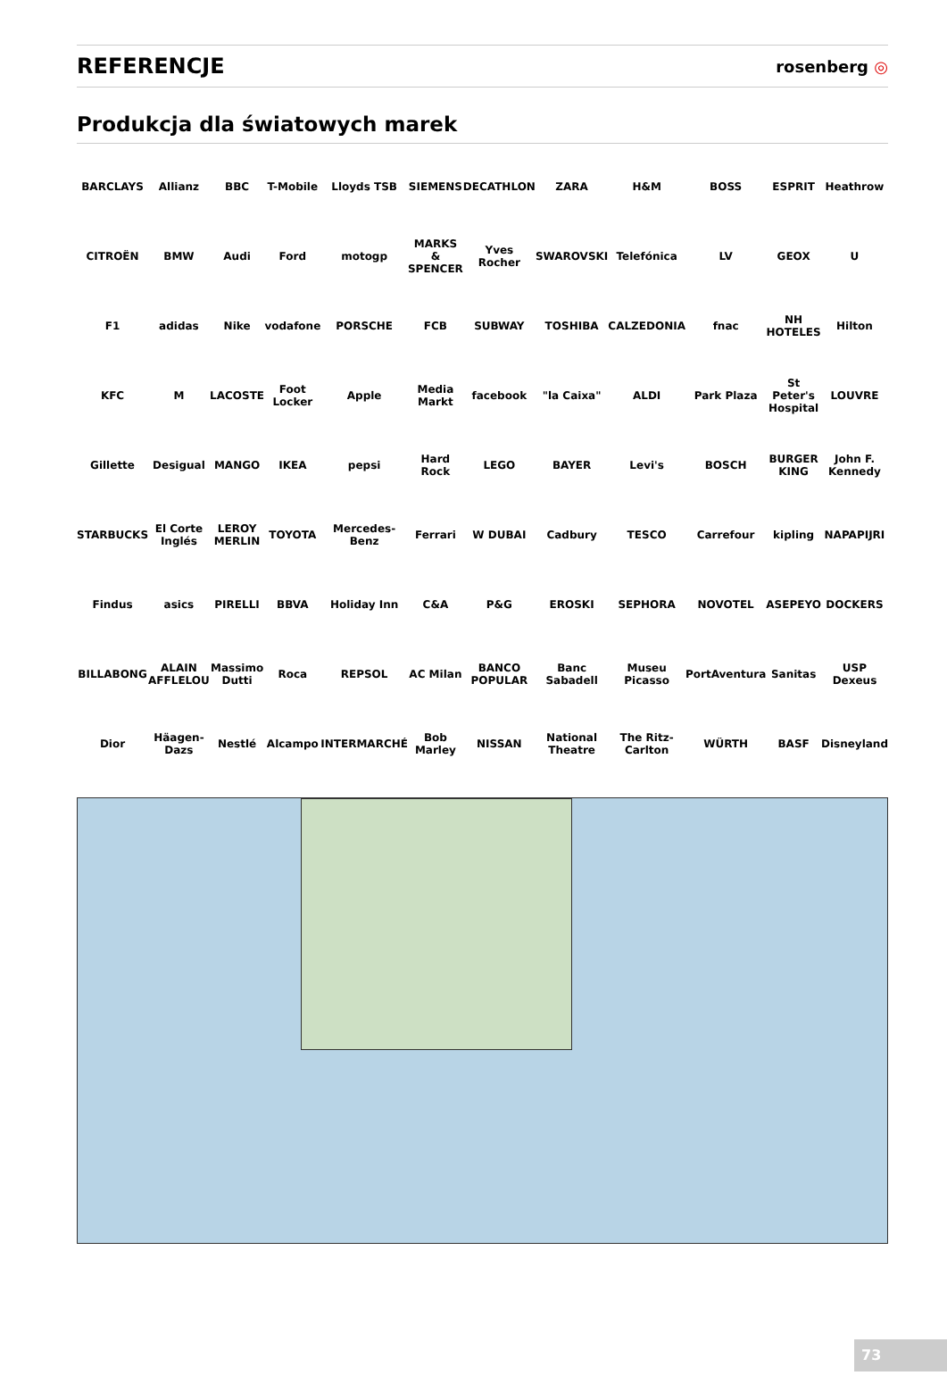REFERENCJE
rosenberg ◎
Produkcja dla światowych marek
BARCLAYS Allianz BBC T-Mobile Lloyds TSB SIEMENS DECATHLON ZARA H&M BOSS ESPRIT Heathrow CITROËN BMW Audi Ford motogp MARKS & SPENCER Yves Rocher SWAROVSKI Telefónica LV GEOX U F1 adidas Nike vodafone PORSCHE FCB SUBWAY TOSHIBA CALZEDONIA fnac NH HOTELES Hilton KFC M LACOSTE Foot Locker Apple Media Markt facebook "la Caixa" ALDI Park Plaza St Peter's Hospital LOUVRE Gillette Desigual MANGO IKEA pepsi Hard Rock LEGO BAYER Levi's BOSCH BURGER KING John F. Kennedy STARBUCKS El Corte Inglés LEROY MERLIN TOYOTA Mercedes-Benz Ferrari W DUBAI Cadbury TESCO Carrefour kipling NAPAPIJRI Findus asics PIRELLI BBVA Holiday Inn C&A P&G EROSKI SEPHORA NOVOTEL ASEPEYO DOCKERS BILLABONG ALAIN AFFLELOU Massimo Dutti Roca REPSOL AC Milan BANCO POPULAR Banc Sabadell Museu Picasso PortAventura Sanitas USP Dexeus Dior Häagen-Dazs Nestlé Alcampo INTERMARCHÉ Bob Marley NISSAN National Theatre The Ritz-Carlton WÜRTH BASF Disneyland
73